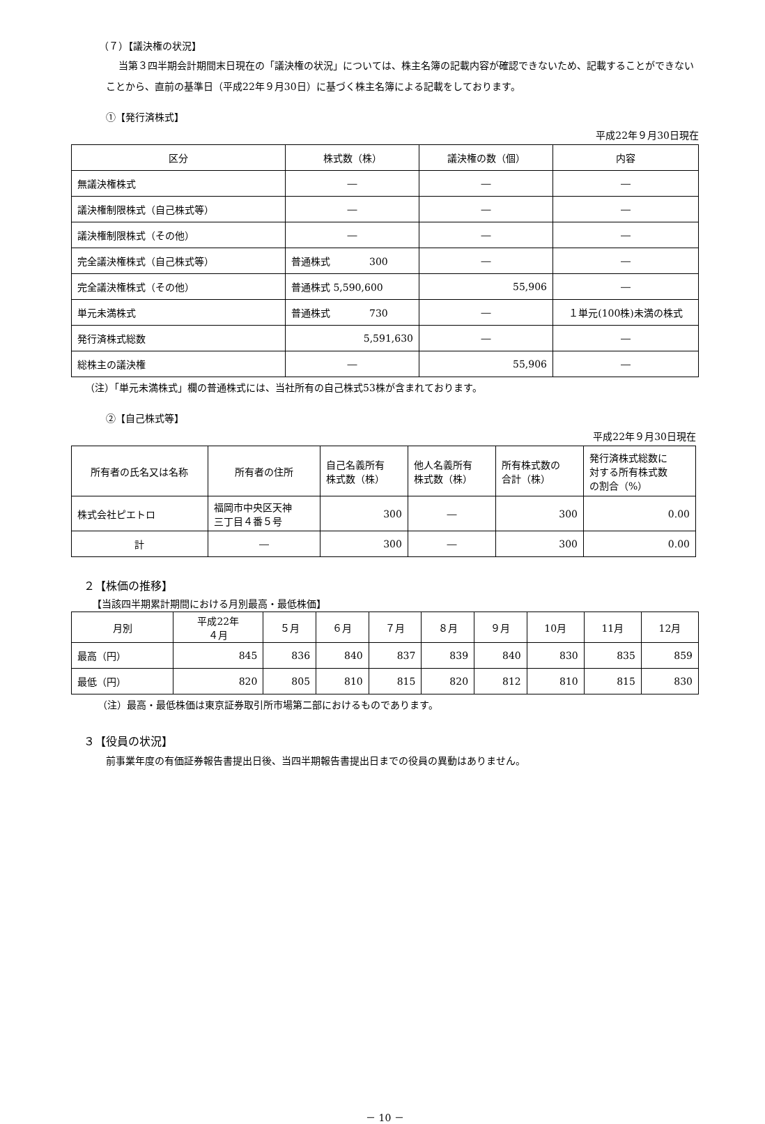（７）【議決権の状況】
当第３四半期会計期間末日現在の「議決権の状況」については、株主名簿の記載内容が確認できないため、記載することができないことから、直前の基準日（平成22年９月30日）に基づく株主名簿による記載をしております。
①【発行済株式】
平成22年９月30日現在
| 区分 | 株式数（株） | 議決権の数（個） | 内容 |
| --- | --- | --- | --- |
| 無議決権株式 | ― | ― | ― |
| 議決権制限株式（自己株式等） | ― | ― | ― |
| 議決権制限株式（その他） | ― | ― | ― |
| 完全議決権株式（自己株式等） | 普通株式 300 | ― | ― |
| 完全議決権株式（その他） | 普通株式 5,590,600 | 55,906 | ― |
| 単元未満株式 | 普通株式 730 | ― | １単元(100株)未満の株式 |
| 発行済株式総数 | 5,591,630 | ― | ― |
| 総株主の議決権 | ― | 55,906 | ― |
（注）「単元未満株式」欄の普通株式には、当社所有の自己株式53株が含まれております。
②【自己株式等】
平成22年９月30日現在
| 所有者の氏名又は名称 | 所有者の住所 | 自己名義所有 株式数（株） | 他人名義所有 株式数（株） | 所有株式数の 合計（株） | 発行済株式総数に 対する所有株式数 の割合（%） |
| --- | --- | --- | --- | --- | --- |
| 株式会社ピエトロ | 福岡市中央区天神 三丁目４番５号 | 300 | ― | 300 | 0.00 |
| 計 | ― | 300 | ― | 300 | 0.00 |
２【株価の推移】
【当該四半期累計期間における月別最高・最低株価】
| 月別 | 平成22年 ４月 | ５月 | ６月 | ７月 | ８月 | ９月 | 10月 | 11月 | 12月 |
| --- | --- | --- | --- | --- | --- | --- | --- | --- | --- |
| 最高（円） | 845 | 836 | 840 | 837 | 839 | 840 | 830 | 835 | 859 |
| 最低（円） | 820 | 805 | 810 | 815 | 820 | 812 | 810 | 815 | 830 |
（注）最高・最低株価は東京証券取引所市場第二部におけるものであります。
３【役員の状況】
前事業年度の有価証券報告書提出日後、当四半期報告書提出日までの役員の異動はありません。
－ 10 －